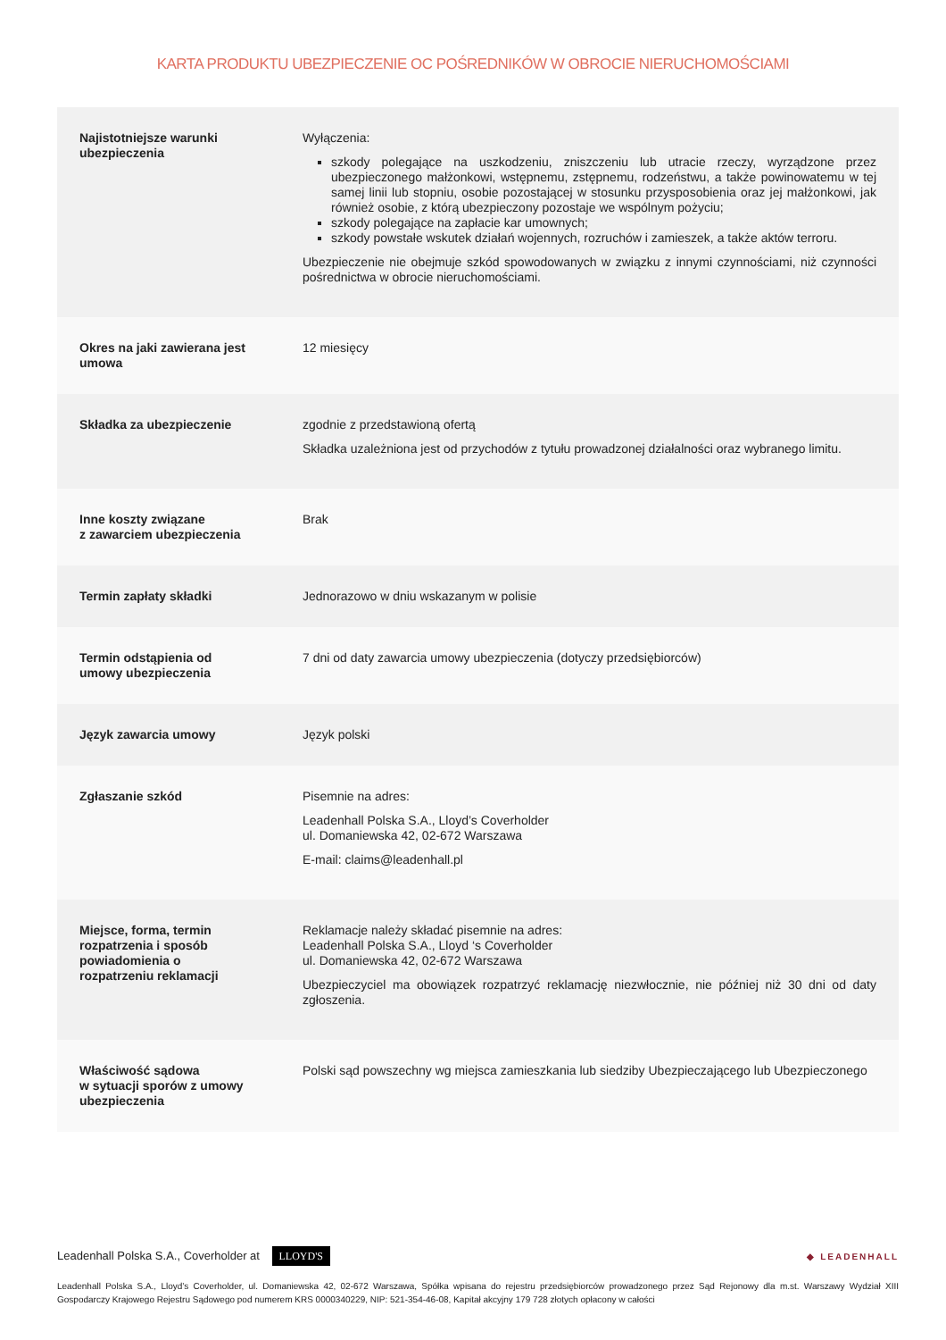KARTA PRODUKTU UBEZPIECZENIE OC POŚREDNIKÓW W OBROCIE NIERUCHOMOŚCIAMI
| Najistotniejsze warunki ubezpieczenia | Wyłączenia: szkody polegające na uszkodzeniu, zniszczeniu lub utracie rzeczy, wyrządzone przez ubezpieczonego małżonkowi, wstępnemu, zstępnemu, rodzeństwu, a także powinowatemu w tej samej linii lub stopniu, osobie pozostającej w stosunku przysposobienia oraz jej małżonkowi, jak również osobie, z którą ubezpieczony pozostaje we wspólnym pożyciu; szkody polegające na zapłacie kar umownych; szkody powstałe wskutek działań wojennych, rozruchów i zamieszek, a także aktów terroru. Ubezpieczenie nie obejmuje szkód spowodowanych w związku z innymi czynnościami, niż czynności pośrednictwa w obrocie nieruchomościami. |
| Okres na jaki zawierana jest umowa | 12 miesięcy |
| Składka za ubezpieczenie | zgodnie z przedstawioną ofertą Składka uzależniona jest od przychodów z tytułu prowadzonej działalności oraz wybranego limitu. |
| Inne koszty związane z zawarciem ubezpieczenia | Brak |
| Termin zapłaty składki | Jednorazowo w dniu wskazanym w polisie |
| Termin odstąpienia od umowy ubezpieczenia | 7 dni od daty zawarcia umowy ubezpieczenia (dotyczy przedsiębiorców) |
| Język zawarcia umowy | Język polski |
| Zgłaszanie szkód | Pisemnie na adres: Leadenhall Polska S.A., Lloyd’s Coverholder ul. Domaniewska 42, 02-672 Warszawa E-mail: claims@leadenhall.pl |
| Miejsce, forma, termin rozpatrzenia i sposób powiadomienia o rozpatrzeniu reklamacji | Reklamacje należy składać pisemnie na adres: Leadenhall Polska S.A., Lloyd ‘s Coverholder ul. Domaniewska 42, 02-672 Warszawa Ubezpieczyciel ma obowiązek rozpatrzyć reklamację niezwłocznie, nie później niż 30 dni od daty zgłoszenia. |
| Właściwość sądowa w sytuacji sporów z umowy ubezpieczenia | Polski sąd powszechny wg miejsca zamieszkania lub siedziby Ubezpieczającego lub Ubezpieczonego |
Leadenhall Polska S.A., Coverholder at LLOYD'S
◆ LEADENHALL
Leadenhall Polska S.A., Lloyd’s Coverholder, ul. Domaniewska 42, 02-672 Warszawa, Spółka wpisana do rejestru przedsiębiorców prowadzonego przez Sąd Rejonowy dla m.st. Warszawy Wydział XIII Gospodarczy Krajowego Rejestru Sądowego pod numerem KRS 0000340229, NIP: 521-354-46-08, Kapitał akcyjny 179 728 złotych opłacony w całości